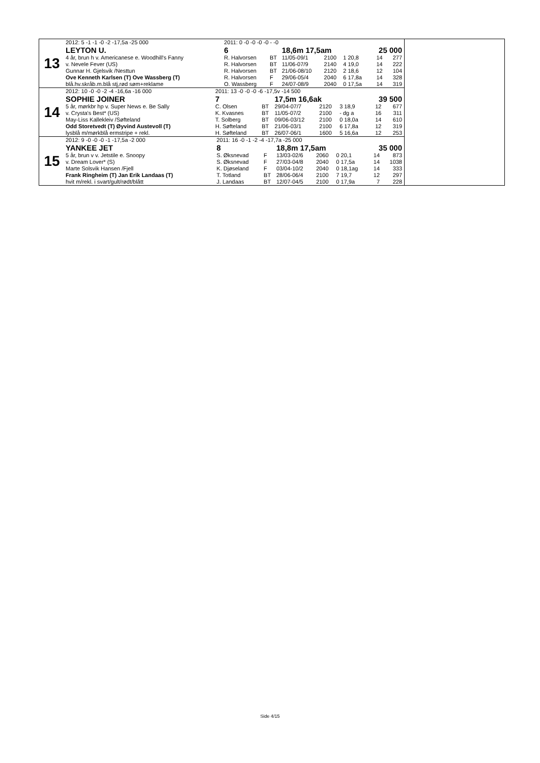13
| 2012: 5 -1 -1 -0 -2 -17,5a -25 000 | 2011: 0 -0 -0 -0 -0 - -0 | | | | | | |
| LEYTON U. | 6 | | 18,6m 17,5am | | | 25 000 | |
| 4 år, brun h v. Americanese e. Woodhill's Fanny | R. Halvorsen | BT | 11/05-09/1 | 2100 | 1 20,8 | 14 | 277 |
| v. Nevele Fever (US) | R. Halvorsen | BT | 11/06-07/9 | 2140 | 4 19,0 | 14 | 222 |
| Gunnar H. Gjelsvik /Nesttun | R. Halvorsen | BT | 21/06-08/10 | 2120 | 2 18,6 | 12 | 104 |
| Ove Kenneth Karlsen (T) Ove Wassberg (T) | R. Halvorsen | F | 29/06-05/4 | 2040 | 6 17,8a | 14 | 328 |
| blå.hv.skråb.m.blå stj,rød søm+reklame | O. Wassberg | F | 24/07-08/9 | 2040 | 0 17,5a | 14 | 319 |
14
| 2012: 10 -0 -0 -2 -4 -16,6a -16 000 | 2011: 13 -0 -0 -0 -6 -17,5v -14 500 | | | | | | |
| SOPHIE JOINER | 7 | | 17,5m 16,6ak | | | 39 500 | |
| 5 år, mørkbr hp v. Super News e. Be Sally | C. Olsen | BT | 29/04-07/7 | 2120 | 3 18,9 | 12 | 677 |
| v. Crysta's Best* (US) | K. Kvasnes | BT | 11/05-07/2 | 2100 | - dg a | 16 | 311 |
| May-Liss Kallekleiv /Søfteland | T. Solberg | BT | 09/06-03/12 | 2100 | 0 18,0a | 14 | 610 |
| Odd Storetvedt (T) Øyvind Austevoll (T) | H. Søfteland | BT | 21/06-03/1 | 2100 | 6 17,8a | 12 | 319 |
| lysblå m/mørkblå ermstripe + rekl. | H. Søfteland | BT | 26/07-06/1 | 1600 | 5 16,6a | 12 | 253 |
15
| 2012: 9 -0 -0 -0 -1 -17,5a -2 000 | 2011: 16 -0 -1 -2 -4 -17,7a -25 000 | | | | | | |
| YANKEE JET | 8 | | 18,8m 17,5am | | | 35 000 | |
| 5 år, brun v v. Jetstile e. Snoopy | S. Øksnevad | F | 13/03-02/6 | 2060 | 0 20,1 | 14 | 873 |
| v. Dream Lover* (S) | S. Øksnevad | F | 27/03-04/8 | 2040 | 0 17,5a | 14 | 1038 |
| Marte Solsvik Hansen /Fjell | K. Djøseland | F | 03/04-10/2 | 2040 | 0 18,1ag | 14 | 333 |
| Frank Ringheim (T) Jan Erik Landaas (T) | T. Totland | BT | 28/06-06/4 | 2100 | 7 19,7 | 12 | 297 |
| hvit m/rekl. i svart/gult/rødt/blått | J. Landaas | BT | 12/07-04/5 | 2100 | 0 17,9a | 7 | 228 |
Side 4/15